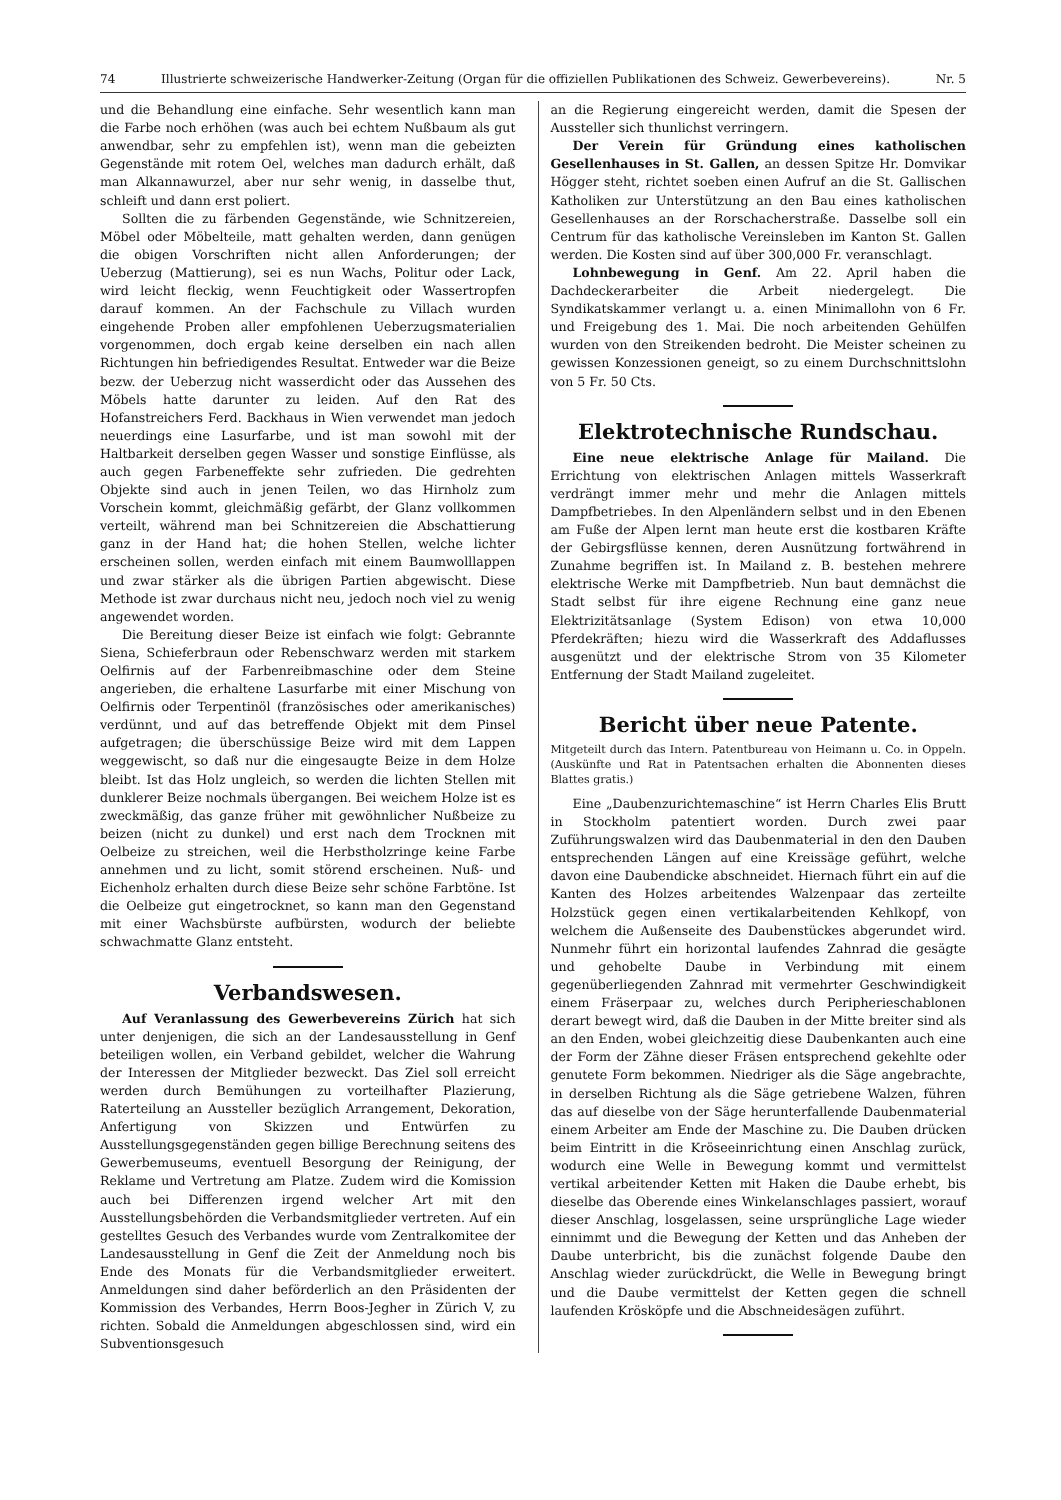74 Illustrierte schweizerische Handwerker-Zeitung (Organ für die offiziellen Publikationen des Schweiz. Gewerbevereins). Nr. 5
und die Behandlung eine einfache. Sehr wesentlich kann man die Farbe noch erhöhen (was auch bei echtem Nußbaum als gut anwendbar, sehr zu empfehlen ist), wenn man die gebeizten Gegenstände mit rotem Oel, welches man dadurch erhält, daß man Alkannawurzel, aber nur sehr wenig, in dasselbe thut, schleift und dann erst poliert.
Sollten die zu färbenden Gegenstände, wie Schnitzereien, Möbel oder Möbelteile, matt gehalten werden, dann genügen die obigen Vorschriften nicht allen Anforderungen; der Ueberzug (Mattierung), sei es nun Wachs, Politur oder Lack, wird leicht fleckig, wenn Feuchtigkeit oder Wassertropfen darauf kommen. An der Fachschule zu Villach wurden eingehende Proben aller empfohlenen Ueberzugsmaterialien vorgenommen, doch ergab keine derselben ein nach allen Richtungen hin befriedigendes Resultat. Entweder war die Beize bezw. der Ueberzug nicht wasserdicht oder das Aussehen des Möbels hatte darunter zu leiden. Auf den Rat des Hofanstreichers Ferd. Backhaus in Wien verwendet man jedoch neuerdings eine Lasurfarbe, und ist man sowohl mit der Haltbarkeit derselben gegen Wasser und sonstige Einflüsse, als auch gegen Farbeneffekte sehr zufrieden. Die gedrehten Objekte sind auch in jenen Teilen, wo das Hirnholz zum Vorschein kommt, gleichmäßig gefärbt, der Glanz vollkommen verteilt, während man bei Schnitzereien die Abschattierung ganz in der Hand hat; die hohen Stellen, welche lichter erscheinen sollen, werden einfach mit einem Baumwolllappen und zwar stärker als die übrigen Partien abgewischt. Diese Methode ist zwar durchaus nicht neu, jedoch noch viel zu wenig angewendet worden.
Die Bereitung dieser Beize ist einfach wie folgt: Gebrannte Siena, Schieferbraun oder Rebenschwarz werden mit starkem Oelfirnis auf der Farbenreibmaschine oder dem Steine angerieben, die erhaltene Lasurfarbe mit einer Mischung von Oelfirnis oder Terpentinöl (französisches oder amerikanisches) verdünnt, und auf das betreffende Objekt mit dem Pinsel aufgetragen; die überschüssige Beize wird mit dem Lappen weggewischt, so daß nur die eingesaugte Beize in dem Holze bleibt. Ist das Holz ungleich, so werden die lichten Stellen mit dunklerer Beize nochmals übergangen. Bei weichem Holze ist es zweckmäßig, das ganze früher mit gewöhnlicher Nußbeize zu beizen (nicht zu dunkel) und erst nach dem Trocknen mit Oelbeize zu streichen, weil die Herbstholzringe keine Farbe annehmen und zu licht, somit störend erscheinen. Nuß- und Eichenholz erhalten durch diese Beize sehr schöne Farbtöne. Ist die Oelbeize gut eingetrocknet, so kann man den Gegenstand mit einer Wachsbürste aufbürsten, wodurch der beliebte schwachmatte Glanz entsteht.
Verbandswesen.
Auf Veranlassung des Gewerbevereins Zürich hat sich unter denjenigen, die sich an der Landesausstellung in Genf beteiligen wollen, ein Verband gebildet, welcher die Wahrung der Interessen der Mitglieder bezweckt. Das Ziel soll erreicht werden durch Bemühungen zu vorteilhafter Plazierung, Raterteilung an Aussteller bezüglich Arrangement, Dekoration, Anfertigung von Skizzen und Entwürfen zu Ausstellungsgegenständen gegen billige Berechnung seitens des Gewerbemuseums, eventuell Besorgung der Reinigung, der Reklame und Vertretung am Platze. Zudem wird die Komission auch bei Differenzen irgend welcher Art mit den Ausstellungsbehörden die Verbandsmitglieder vertreten. Auf ein gestelltes Gesuch des Verbandes wurde vom Zentralkomitee der Landesausstellung in Genf die Zeit der Anmeldung noch bis Ende des Monats für die Verbandsmitglieder erweitert. Anmeldungen sind daher beförderlich an den Präsidenten der Kommission des Verbandes, Herrn Boos-Jegher in Zürich V, zu richten. Sobald die Anmeldungen abgeschlossen sind, wird ein Subventionsgesuch
an die Regierung eingereicht werden, damit die Spesen der Aussteller sich thunlichst verringern.
Der Verein für Gründung eines katholischen Gesellenhauses in St. Gallen, an dessen Spitze Hr. Domvikar Högger steht, richtet soeben einen Aufruf an die St. Gallischen Katholiken zur Unterstützung an den Bau eines katholischen Gesellenhauses an der Rorschacherstraße. Dasselbe soll ein Centrum für das katholische Vereinsleben im Kanton St. Gallen werden. Die Kosten sind auf über 300,000 Fr. veranschlagt.
Lohnbewegung in Genf. Am 22. April haben die Dachdeckerarbeiter die Arbeit niedergelegt. Die Syndikatskammer verlangt u. a. einen Minimallohn von 6 Fr. und Freigebung des 1. Mai. Die noch arbeitenden Gehülfen wurden von den Streikenden bedroht. Die Meister scheinen zu gewissen Konzessionen geneigt, so zu einem Durchschnittslohn von 5 Fr. 50 Cts.
Elektrotechnische Rundschau.
Eine neue elektrische Anlage für Mailand. Die Errichtung von elektrischen Anlagen mittels Wasserkraft verdrängt immer mehr und mehr die Anlagen mittels Dampfbetriebes. In den Alpenländern selbst und in den Ebenen am Fuße der Alpen lernt man heute erst die kostbaren Kräfte der Gebirgsflüsse kennen, deren Ausnützung fortwährend in Zunahme begriffen ist. In Mailand z. B. bestehen mehrere elektrische Werke mit Dampfbetrieb. Nun baut demnächst die Stadt selbst für ihre eigene Rechnung eine ganz neue Elektrizitätsanlage (System Edison) von etwa 10,000 Pferdekräften; hiezu wird die Wasserkraft des Addaflusses ausgenützt und der elektrische Strom von 35 Kilometer Entfernung der Stadt Mailand zugeleitet.
Bericht über neue Patente.
Mitgeteilt durch das Intern. Patentbureau von Heimann u. Co. in Oppeln. (Auskünfte und Rat in Patentsachen erhalten die Abonnenten dieses Blattes gratis.)
Eine „Daubenzurichtemaschine“ ist Herrn Charles Elis Brutt in Stockholm patentiert worden. Durch zwei paar Zuführungswalzen wird das Daubenmaterial in den den Dauben entsprechenden Längen auf eine Kreissäge geführt, welche davon eine Daubendicke abschneidet. Hiernach führt ein auf die Kanten des Holzes arbeitendes Walzenpaar das zerteilte Holzstück gegen einen vertikalarbeitenden Kehlkopf, von welchem die Außenseite des Daubenstückes abgerundet wird. Nunmehr führt ein horizontal laufendes Zahnrad die gesägte und gehobelte Daube in Verbindung mit einem gegenüberliegenden Zahnrad mit vermehrter Geschwindigkeit einem Fräserpaar zu, welches durch Peripherieschablonen derart bewegt wird, daß die Dauben in der Mitte breiter sind als an den Enden, wobei gleichzeitig diese Daubenkanten auch eine der Form der Zähne dieser Fräsen entsprechend gekehlte oder genutete Form bekommen. Niedriger als die Säge angebrachte, in derselben Richtung als die Säge getriebene Walzen, führen das auf dieselbe von der Säge herunterfallende Daubenmaterial einem Arbeiter am Ende der Maschine zu. Die Dauben drücken beim Eintritt in die Kröseeinrichtung einen Anschlag zurück, wodurch eine Welle in Bewegung kommt und vermittelst vertikal arbeitender Ketten mit Haken die Daube erhebt, bis dieselbe das Oberende eines Winkelanschlages passiert, worauf dieser Anschlag, losgelassen, seine ursprüngliche Lage wieder einnimmt und die Bewegung der Ketten und das Anheben der Daube unterbricht, bis die zunächst folgende Daube den Anschlag wieder zurückdrückt, die Welle in Bewegung bringt und die Daube vermittelst der Ketten gegen die schnell laufenden Krösköpfe und die Abschneidesägen zuführt.